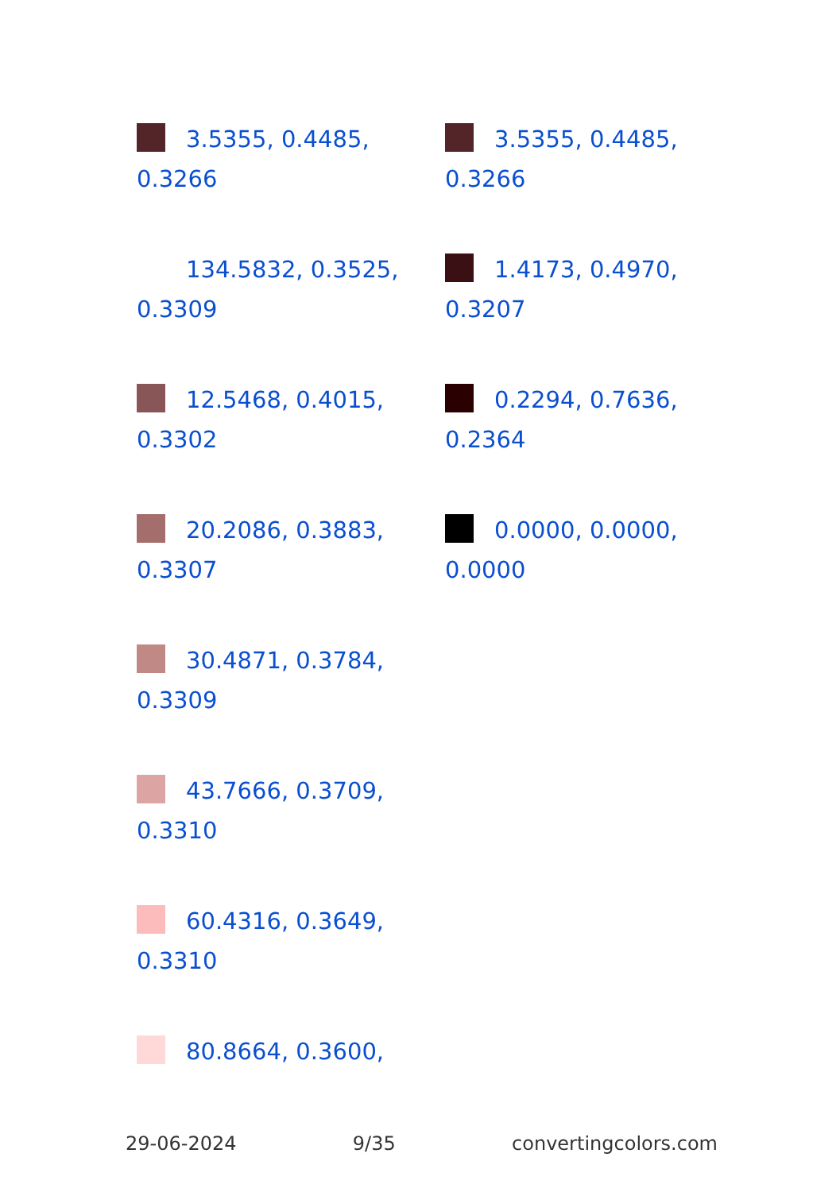3.5355, 0.4485,
0.3266
3.5355, 0.4485,
0.3266
134.5832, 0.3525,
0.3309
1.4173, 0.4970,
0.3207
12.5468, 0.4015,
0.3302
0.2294, 0.7636,
0.2364
20.2086, 0.3883,
0.3307
0.0000, 0.0000,
0.0000
30.4871, 0.3784,
0.3309
43.7666, 0.3709,
0.3310
60.4316, 0.3649,
0.3310
80.8664, 0.3600,
29-06-2024 9/35 convertingcolors.com